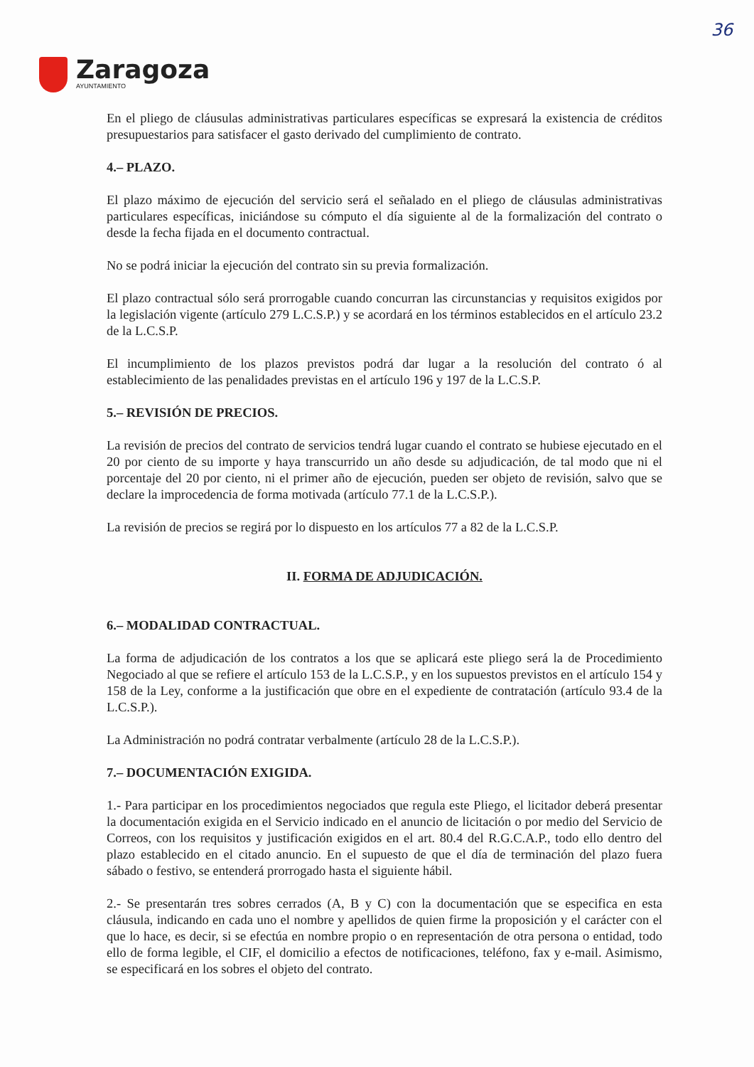36
Zaragoza
AYUNTAMIENTO
En el pliego de cláusulas administrativas particulares específicas se expresará la existencia de créditos presupuestarios para satisfacer el gasto derivado del cumplimiento de contrato.
4.– PLAZO.
El plazo máximo de ejecución del servicio será el señalado en el pliego de cláusulas administrativas particulares específicas, iniciándose su cómputo el día siguiente al de la formalización del contrato o desde la fecha fijada en el documento contractual.
No se podrá iniciar la ejecución del contrato sin su previa formalización.
El plazo contractual sólo será prorrogable cuando concurran las circunstancias y requisitos exigidos por la legislación vigente (artículo 279 L.C.S.P.) y se acordará en los términos establecidos en el artículo 23.2 de la L.C.S.P.
El incumplimiento de los plazos previstos podrá dar lugar a la resolución del contrato ó al establecimiento de las penalidades previstas en el artículo 196 y 197 de la L.C.S.P.
5.– REVISIÓN DE PRECIOS.
La revisión de precios del contrato de servicios tendrá lugar cuando el contrato se hubiese ejecutado en el 20 por ciento de su importe y haya transcurrido un año desde su adjudicación, de tal modo que ni el porcentaje del 20 por ciento, ni el primer año de ejecución, pueden ser objeto de revisión, salvo que se declare la improcedencia de forma motivada (artículo 77.1 de la L.C.S.P.).
La revisión de precios se regirá por lo dispuesto en los artículos 77 a 82 de la L.C.S.P.
II. FORMA DE ADJUDICACIÓN.
6.– MODALIDAD CONTRACTUAL.
La forma de adjudicación de los contratos a los que se aplicará este pliego será la de Procedimiento Negociado al que se refiere el artículo 153 de la L.C.S.P., y en los supuestos previstos en el artículo 154 y 158 de la Ley, conforme a la justificación que obre en el expediente de contratación (artículo 93.4 de la L.C.S.P.).
La Administración no podrá contratar verbalmente (artículo 28 de la L.C.S.P.).
7.– DOCUMENTACIÓN EXIGIDA.
1.- Para participar en los procedimientos negociados que regula este Pliego, el licitador deberá presentar la documentación exigida en el Servicio indicado en el anuncio de licitación o por medio del Servicio de Correos, con los requisitos y justificación exigidos en el art. 80.4 del R.G.C.A.P., todo ello dentro del plazo establecido en el citado anuncio. En el supuesto de que el día de terminación del plazo fuera sábado o festivo, se entenderá prorrogado hasta el siguiente hábil.
2.- Se presentarán tres sobres cerrados (A, B y C) con la documentación que se especifica en esta cláusula, indicando en cada uno el nombre y apellidos de quien firme la proposición y el carácter con el que lo hace, es decir, si se efectúa en nombre propio o en representación de otra persona o entidad, todo ello de forma legible, el CIF, el domicilio a efectos de notificaciones, teléfono, fax y e-mail. Asimismo, se especificará en los sobres el objeto del contrato.